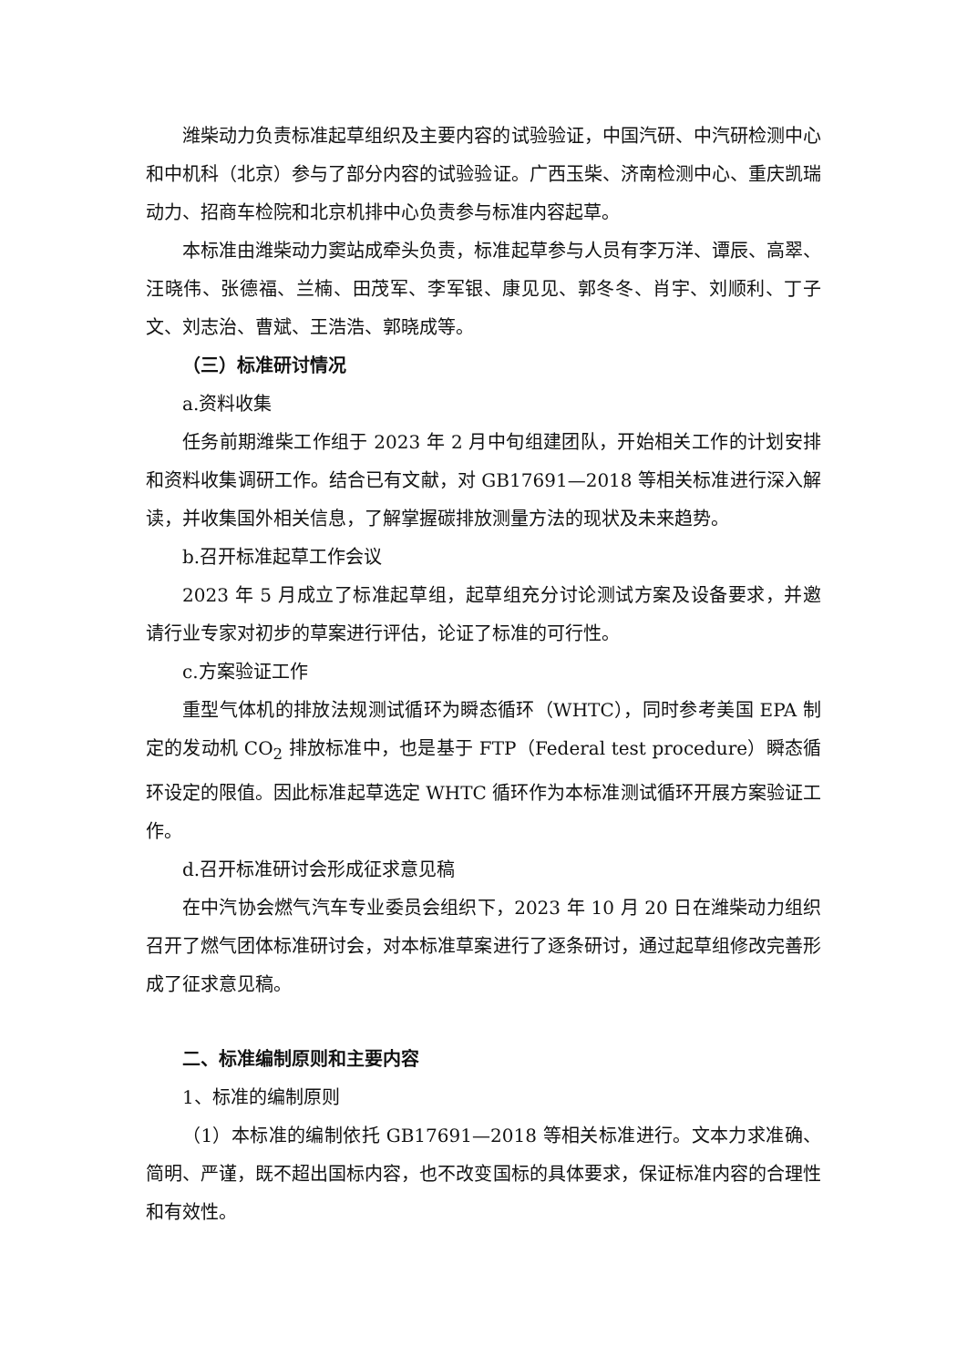潍柴动力负责标准起草组织及主要内容的试验验证，中国汽研、中汽研检测中心和中机科（北京）参与了部分内容的试验验证。广西玉柴、济南检测中心、重庆凯瑞动力、招商车检院和北京机排中心负责参与标准内容起草。
本标准由潍柴动力窦站成牵头负责，标准起草参与人员有李万洋、谭辰、高翠、汪晓伟、张德福、兰楠、田茂军、李军银、康见见、郭冬冬、肖宇、刘顺利、丁子文、刘志治、曹斌、王浩浩、郭晓成等。
（三）标准研讨情况
a.资料收集
任务前期潍柴工作组于 2023 年 2 月中旬组建团队，开始相关工作的计划安排和资料收集调研工作。结合已有文献，对 GB17691—2018 等相关标准进行深入解读，并收集国外相关信息，了解掌握碳排放测量方法的现状及未来趋势。
b.召开标准起草工作会议
2023 年 5 月成立了标准起草组，起草组充分讨论测试方案及设备要求，并邀请行业专家对初步的草案进行评估，论证了标准的可行性。
c.方案验证工作
重型气体机的排放法规测试循环为瞬态循环（WHTC），同时参考美国 EPA 制定的发动机 CO<sub>2</sub> 排放标准中，也是基于 FTP（Federal test procedure）瞬态循环设定的限值。因此标准起草选定 WHTC 循环作为本标准测试循环开展方案验证工作。
d.召开标准研讨会形成征求意见稿
在中汽协会燃气汽车专业委员会组织下，2023 年 10 月 20 日在潍柴动力组织召开了燃气团体标准研讨会，对本标准草案进行了逐条研讨，通过起草组修改完善形成了征求意见稿。
二、标准编制原则和主要内容
1、标准的编制原则
（1）本标准的编制依托 GB17691—2018 等相关标准进行。文本力求准确、简明、严谨，既不超出国标内容，也不改变国标的具体要求，保证标准内容的合理性和有效性。